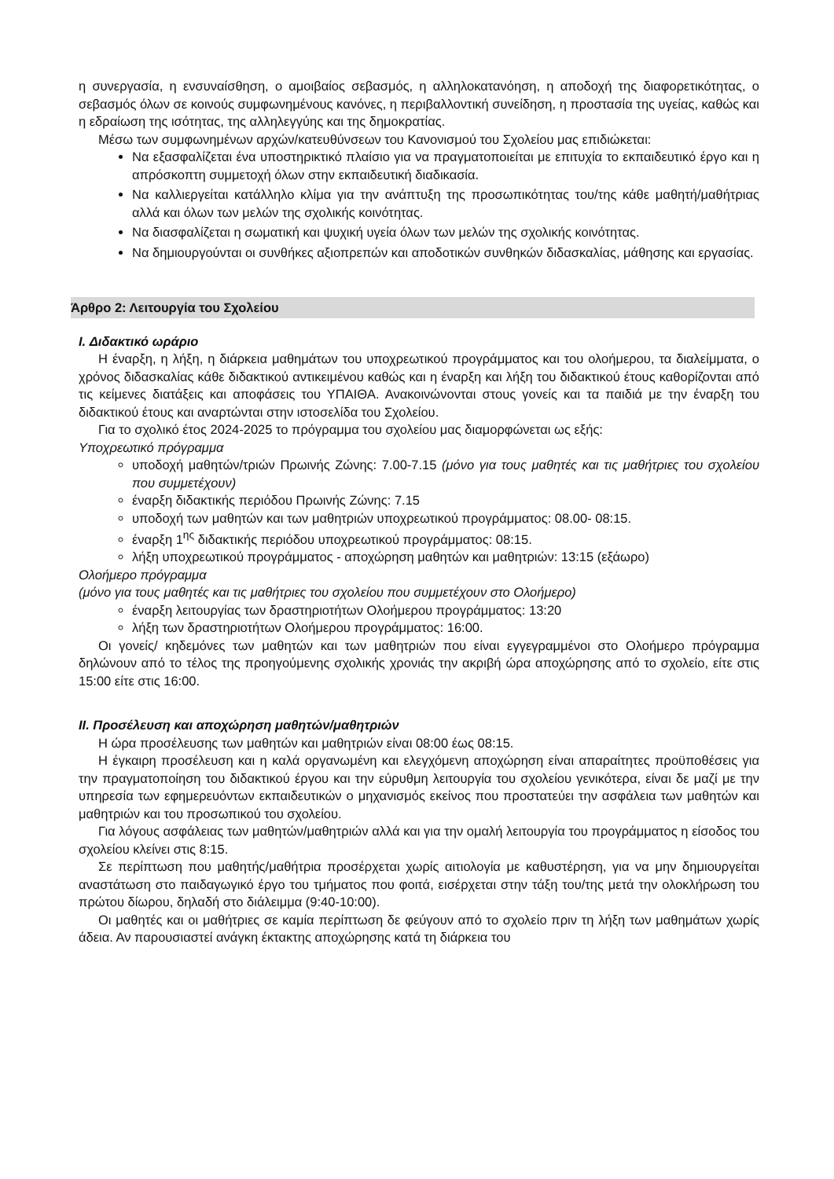η συνεργασία, η ενσυναίσθηση, ο αμοιβαίος σεβασμός, η αλληλοκατανόηση, η αποδοχή της διαφορετικότητας, ο σεβασμός όλων σε κοινούς συμφωνημένους κανόνες, η περιβαλλοντική συνείδηση, η προστασία της υγείας, καθώς και η εδραίωση της ισότητας, της αλληλεγγύης και της δημοκρατίας.
Μέσω των συμφωνημένων αρχών/κατευθύνσεων του Κανονισμού του Σχολείου μας επιδιώκεται:
Να εξασφαλίζεται ένα υποστηρικτικό πλαίσιο για να πραγματοποιείται με επιτυχία το εκπαιδευτικό έργο και η απρόσκοπτη συμμετοχή όλων στην εκπαιδευτική διαδικασία.
Να καλλιεργείται κατάλληλο κλίμα για την ανάπτυξη της προσωπικότητας του/της κάθε μαθητή/μαθήτριας αλλά και όλων των μελών της σχολικής κοινότητας.
Να διασφαλίζεται η σωματική και ψυχική υγεία όλων των μελών της σχολικής κοινότητας.
Να δημιουργούνται οι συνθήκες αξιοπρεπών και αποδοτικών συνθηκών διδασκαλίας, μάθησης και εργασίας.
Άρθρο 2: Λειτουργία του Σχολείου
I. Διδακτικό ωράριο
Η έναρξη, η λήξη, η διάρκεια μαθημάτων του υποχρεωτικού προγράμματος και του ολοήμερου, τα διαλείμματα, ο χρόνος διδασκαλίας κάθε διδακτικού αντικειμένου καθώς και η έναρξη και λήξη του διδακτικού έτους καθορίζονται από τις κείμενες διατάξεις και αποφάσεις του ΥΠΑΙΘΑ. Ανακοινώνονται στους γονείς και τα παιδιά με την έναρξη του διδακτικού έτους και αναρτώνται στην ιστοσελίδα του Σχολείου.
Για το σχολικό έτος 2024-2025 το πρόγραμμα του σχολείου μας διαμορφώνεται ως εξής:
Υποχρεωτικό πρόγραμμα
υποδοχή μαθητών/τριών Πρωινής Ζώνης: 7.00-7.15 (μόνο για τους μαθητές και τις μαθήτριες του σχολείου που συμμετέχουν)
έναρξη διδακτικής περιόδου Πρωινής Ζώνης: 7.15
υποδοχή των μαθητών και των μαθητριών υποχρεωτικού προγράμματος: 08.00- 08:15.
έναρξη 1<sup>ης</sup> διδακτικής περιόδου υποχρεωτικού προγράμματος: 08:15.
λήξη υποχρεωτικού προγράμματος - αποχώρηση μαθητών και μαθητριών: 13:15 (εξάωρο)
Ολοήμερο πρόγραμμα
(μόνο για τους μαθητές και τις μαθήτριες του σχολείου που συμμετέχουν στο Ολοήμερο)
έναρξη λειτουργίας των δραστηριοτήτων Ολοήμερου προγράμματος: 13:20
λήξη των δραστηριοτήτων Ολοήμερου προγράμματος: 16:00.
Οι γονείς/ κηδεμόνες των μαθητών και των μαθητριών που είναι εγγεγραμμένοι στο Ολοήμερο πρόγραμμα δηλώνουν από το τέλος της προηγούμενης σχολικής χρονιάς την ακριβή ώρα αποχώρησης από το σχολείο, είτε στις 15:00 είτε στις 16:00.
II. Προσέλευση και αποχώρηση μαθητών/μαθητριών
Η ώρα προσέλευσης των μαθητών και μαθητριών είναι 08:00 έως 08:15.
Η έγκαιρη προσέλευση και η καλά οργανωμένη και ελεγχόμενη αποχώρηση είναι απαραίτητες προϋποθέσεις για την πραγματοποίηση του διδακτικού έργου και την εύρυθμη λειτουργία του σχολείου γενικότερα, είναι δε μαζί με την υπηρεσία των εφημερευόντων εκπαιδευτικών ο μηχανισμός εκείνος που προστατεύει την ασφάλεια των μαθητών και μαθητριών και του προσωπικού του σχολείου.
Για λόγους ασφάλειας των μαθητών/μαθητριών αλλά και για την ομαλή λειτουργία του προγράμματος η είσοδος του σχολείου κλείνει στις 8:15.
Σε περίπτωση που μαθητής/μαθήτρια προσέρχεται χωρίς αιτιολογία με καθυστέρηση, για να μην δημιουργείται αναστάτωση στο παιδαγωγικό έργο του τμήματος που φοιτά, εισέρχεται στην τάξη του/της μετά την ολοκλήρωση του πρώτου δίωρου, δηλαδή στο διάλειμμα (9:40-10:00).
Οι μαθητές και οι μαθήτριες σε καμία περίπτωση δε φεύγουν από το σχολείο πριν τη λήξη των μαθημάτων χωρίς άδεια. Αν παρουσιαστεί ανάγκη έκτακτης αποχώρησης κατά τη διάρκεια του